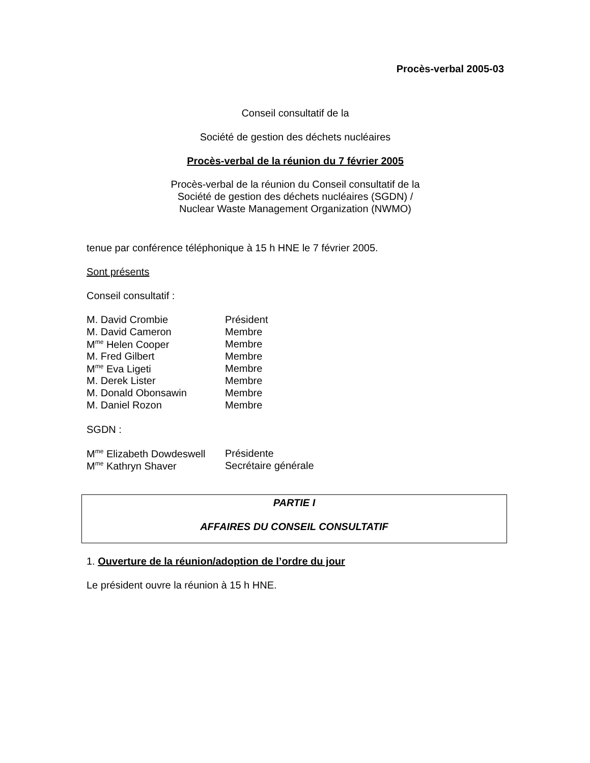Procès-verbal 2005-03
Conseil consultatif de la
Société de gestion des déchets nucléaires
Procès-verbal de la réunion du 7 février 2005
Procès-verbal de la réunion du Conseil consultatif de la
Société de gestion des déchets nucléaires (SGDN) /
Nuclear Waste Management Organization (NWMO)
tenue par conférence téléphonique à 15 h HNE le 7 février 2005.
Sont présents
Conseil consultatif :
| M. David Crombie | Président |
| M. David Cameron | Membre |
| M<sup>me</sup> Helen Cooper | Membre |
| M. Fred Gilbert | Membre |
| M<sup>me</sup> Eva Ligeti | Membre |
| M. Derek Lister | Membre |
| M. Donald Obonsawin | Membre |
| M. Daniel Rozon | Membre |
SGDN :
| M<sup>me</sup> Elizabeth Dowdeswell | Présidente |
| M<sup>me</sup> Kathryn Shaver | Secrétaire générale |
PARTIE I
AFFAIRES DU CONSEIL CONSULTATIF
1. Ouverture de la réunion/adoption de l’ordre du jour
Le président ouvre la réunion à 15 h HNE.